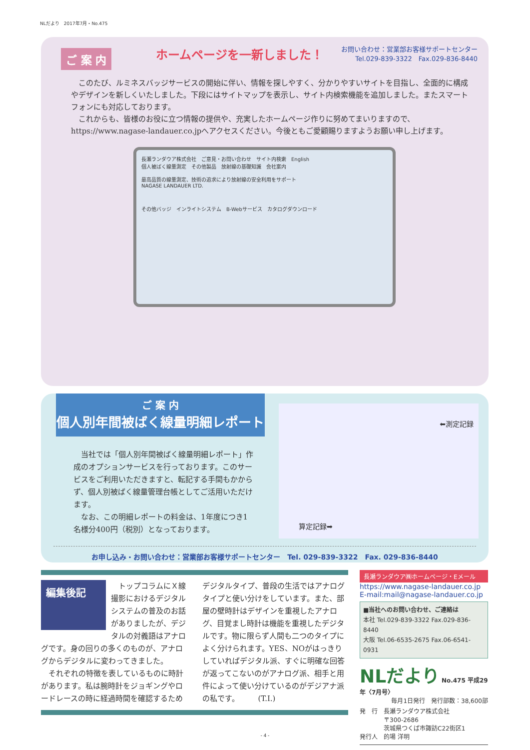NLだより　2017年7月・No.475
ご 案 内
ホームページを一新しました！
お問い合わせ：営業部お客様サポートセンター
Tel.029-839-3322　Fax.029-836-8440
　このたび、ルミネスバッジサービスの開始に伴い、情報を探しやすく、分かりやすいサイトを目指し、全面的に構成やデザインを新しくいたしました。下段にはサイトマップを表示し、サイト内検索機能を追加しました。またスマートフォンにも対応しております。
　これからも、皆様のお役に立つ情報の提供や、充実したホームページ作りに努めてまいりますので、https://www.nagase-landauer.co.jpへアクセスください。今後ともご愛顧賜りますようお願い申し上げます。
長瀬ランダウア株式会社　ご意見・お問い合わせ　サイト内検索　English
個人被ばく線量測定　その他製品　放射線の基礎知識　会社案内
最高品質の線量測定、技術の追求により放射線の安全利用をサポート
NAGASE LANDAUER LTD.
その他バッジ　インライトシステム　B-Webサービス　カタログダウンロード
ご 案 内
個人別年間被ばく線量明細レポート
　当社では「個人別年間被ばく線量明細レポート」作成のオプションサービスを行っております。このサービスをご利用いただきますと、転記する手間もかからず、個人別被ばく線量管理台帳としてご活用いただけます。
　なお、この明細レポートの料金は、1年度につき1名様分400円（税別）となっております。
⬅測定記録
算定記録➡
お申し込み・お問い合わせ：営業部お客様サポートセンター　Tel. 029-839-3322　Fax. 029-836-8440
編集後記
　トップコラムにＸ線撮影におけるデジタルシステムの普及のお話がありましたが、デジタルの対義語はアナログです。身の回りの多くのものが、アナログからデジタルに変わってきました。
　それぞれの特徴を表しているものに時計があります。私は腕時計をジョギングやロードレースの時に経過時間を確認するためデジタルタイプ、普段の生活ではアナログタイプと使い分けをしています。また、部屋の壁時計はデザインを重視したアナログ、目覚まし時計は機能を重視したデジタルです。物に限らず人間も二つのタイプによく分けられます。YES、NOがはっきりしていればデジタル派、すぐに明確な回答が返ってこないのがアナログ派、相手と用件によって使い分けているのがデジアナ派の私です。　　　(T.I.)
長瀬ランダウア㈱ホームページ・Eメール
https://www.nagase-landauer.co.jp
E-mail:mail@nagase-landauer.co.jp
■当社へのお問い合わせ、ご連絡は
本社 Tel.029-839-3322 Fax.029-836-8440
大阪 Tel.06-6535-2675 Fax.06-6541-0931
NLだより No.475 平成29年〈7月号〉
毎月1日発行　発行部数：38,600部
発　行　長瀬ランダウア株式会社
　　　　〒300-2686
　　　　茨城県つくば市諏訪C22街区1
発行人　的場 洋明
- 4 -